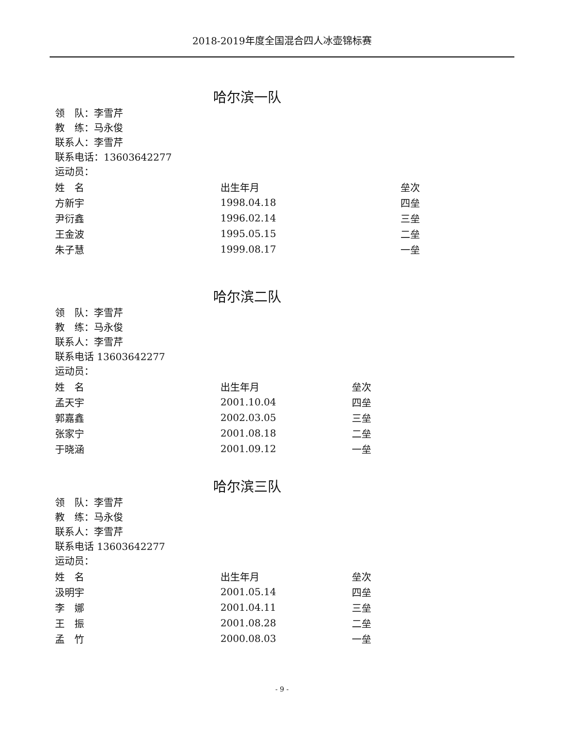2018-2019年度全国混合四人冰壶锦标赛
哈尔滨一队
领　队：李雪芹
教　练：马永俊
联系人：李雪芹
联系电话：13603642277
运动员：
| 姓 名 | 出生年月 | 垒次 |
| 方新宇 | 1998.04.18 | 四垒 |
| 尹衍鑫 | 1996.02.14 | 三垒 |
| 王金波 | 1995.05.15 | 二垒 |
| 朱子慧 | 1999.08.17 | 一垒 |
哈尔滨二队
领　队：李雪芹
教　练：马永俊
联系人：李雪芹
联系电话 13603642277
运动员：
| 姓 名 | 出生年月 | 垒次 |
| 孟天宇 | 2001.10.04 | 四垒 |
| 郭嘉鑫 | 2002.03.05 | 三垒 |
| 张家宁 | 2001.08.18 | 二垒 |
| 于晓涵 | 2001.09.12 | 一垒 |
哈尔滨三队
领　队：李雪芹
教　练：马永俊
联系人：李雪芹
联系电话 13603642277
运动员：
| 姓 名 | 出生年月 | 垒次 |
| 汲明宇 | 2001.05.14 | 四垒 |
| 李 娜 | 2001.04.11 | 三垒 |
| 王 振 | 2001.08.28 | 二垒 |
| 孟 竹 | 2000.08.03 | 一垒 |
- 9 -